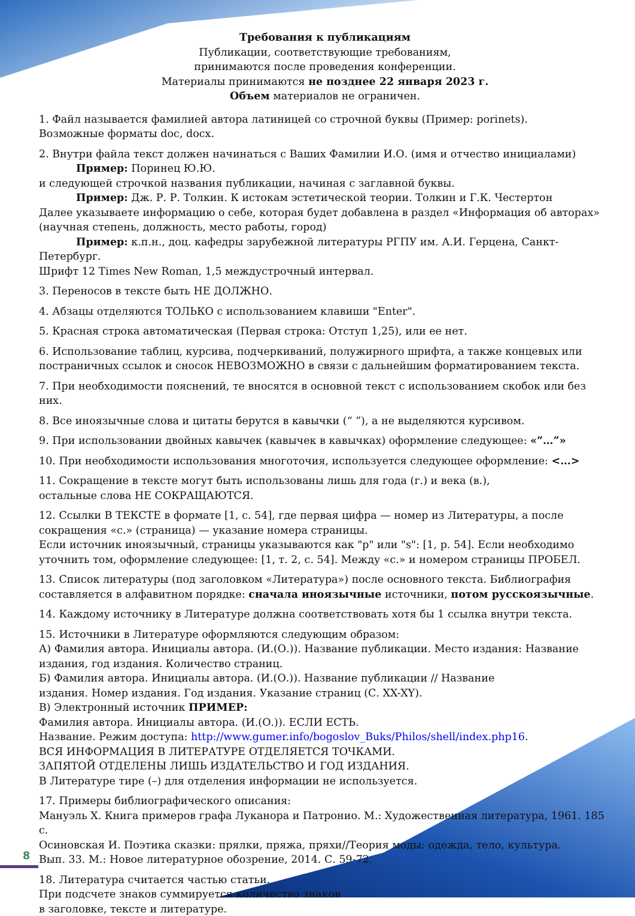Требования к публикациям
Публикации, соответствующие требованиям,
принимаются после проведения конференции.
Материалы принимаются не позднее 22 января 2023 г.
Объем материалов не ограничен.
1. Файл называется фамилией автора латиницей со строчной буквы (Пример: porinets).
Возможные форматы doc, docx.
2. Внутри файла текст должен начинаться с Ваших Фамилии И.О. (имя и отчество инициалами)
Пример: Поринец Ю.Ю.
и следующей строчкой названия публикации, начиная с заглавной буквы.
Пример: Дж. Р. Р. Толкин. К истокам эстетической теории. Толкин и Г.К. Честертон
Далее указываете информацию о себе, которая будет добавлена в раздел «Информация об авторах» (научная степень, должность, место работы, город)
Пример: к.п.н., доц. кафедры зарубежной литературы РГПУ им. А.И. Герцена, Санкт-Петербург.
Шрифт 12 Times New Roman, 1,5 междустрочный интервал.
3. Переносов в тексте быть НЕ ДОЛЖНО.
4. Абзацы отделяются ТОЛЬКО с использованием клавиши "Enter".
5. Красная строка автоматическая (Первая строка: Отступ 1,25), или ее нет.
6. Использование таблиц, курсива, подчеркиваний, полужирного шрифта, а также концевых или постраничных ссылок и сносок НЕВОЗМОЖНО в связи с дальнейшим форматированием текста.
7. При необходимости пояснений, те вносятся в основной текст с использованием скобок или без них.
8. Все иноязычные слова и цитаты берутся в кавычки (“ ”), а не выделяются курсивом.
9. При использовании двойных кавычек (кавычек в кавычках) оформление следующее: «”…”»
10. При необходимости использования многоточия, используется следующее оформление: <…>
11. Сокращение в тексте могут быть использованы лишь для года (г.) и века (в.),
остальные слова НЕ СОКРАЩАЮТСЯ.
12. Ссылки В ТЕКСТЕ в формате [1, с. 54], где первая цифра — номер из Литературы, а после сокращения «с.» (страница) — указание номера страницы.
Если источник иноязычный, страницы указываются как "p" или "s": [1, p. 54]. Если необходимо уточнить том, оформление следующее: [1, т. 2, с. 54]. Между «с.» и номером страницы ПРОБЕЛ.
13. Список литературы (под заголовком «Литература») после основного текста. Библиография составляется в алфавитном порядке: сначала иноязычные источники, потом русскоязычные.
14. Каждому источнику в Литературе должна соответствовать хотя бы 1 ссылка внутри текста.
15. Источники в Литературе оформляются следующим образом:
А) Фамилия автора. Инициалы автора. (И.(О.)). Название публикации. Место издания: Название издания, год издания. Количество страниц.
Б) Фамилия автора. Инициалы автора. (И.(О.)). Название публикации // Название
издания. Номер издания. Год издания. Указание страниц (С. XX-XY).
В) Электронный источник ПРИМЕР:
Фамилия автора. Инициалы автора. (И.(О.)). ЕСЛИ ЕСТЬ.
Название. Режим доступа: http://www.gumer.info/bogoslov_Buks/Philos/shell/index.php16.
ВСЯ ИНФОРМАЦИЯ В ЛИТЕРАТУРЕ ОТДЕЛЯЕТСЯ ТОЧКАМИ.
ЗАПЯТОЙ ОТДЕЛЕНЫ ЛИШЬ ИЗДАТЕЛЬСТВО И ГОД ИЗДАНИЯ.
В Литературе тире (–) для отделения информации не используется.
17. Примеры библиографического описания:
Мануэль Х. Книга примеров графа Луканора и Патронио. М.: Художественная литература, 1961. 185 с.
Осиновская И. Поэтика сказки: прялки, пряжа, пряхи//Теория моды: одежда, тело, культура.
Вып. 33. М.: Новое литературное обозрение, 2014. С. 59-72.
18. Литература считается частью статьи.
При подсчете знаков суммируется количество знаков
в заголовке, тексте и литературе.
8